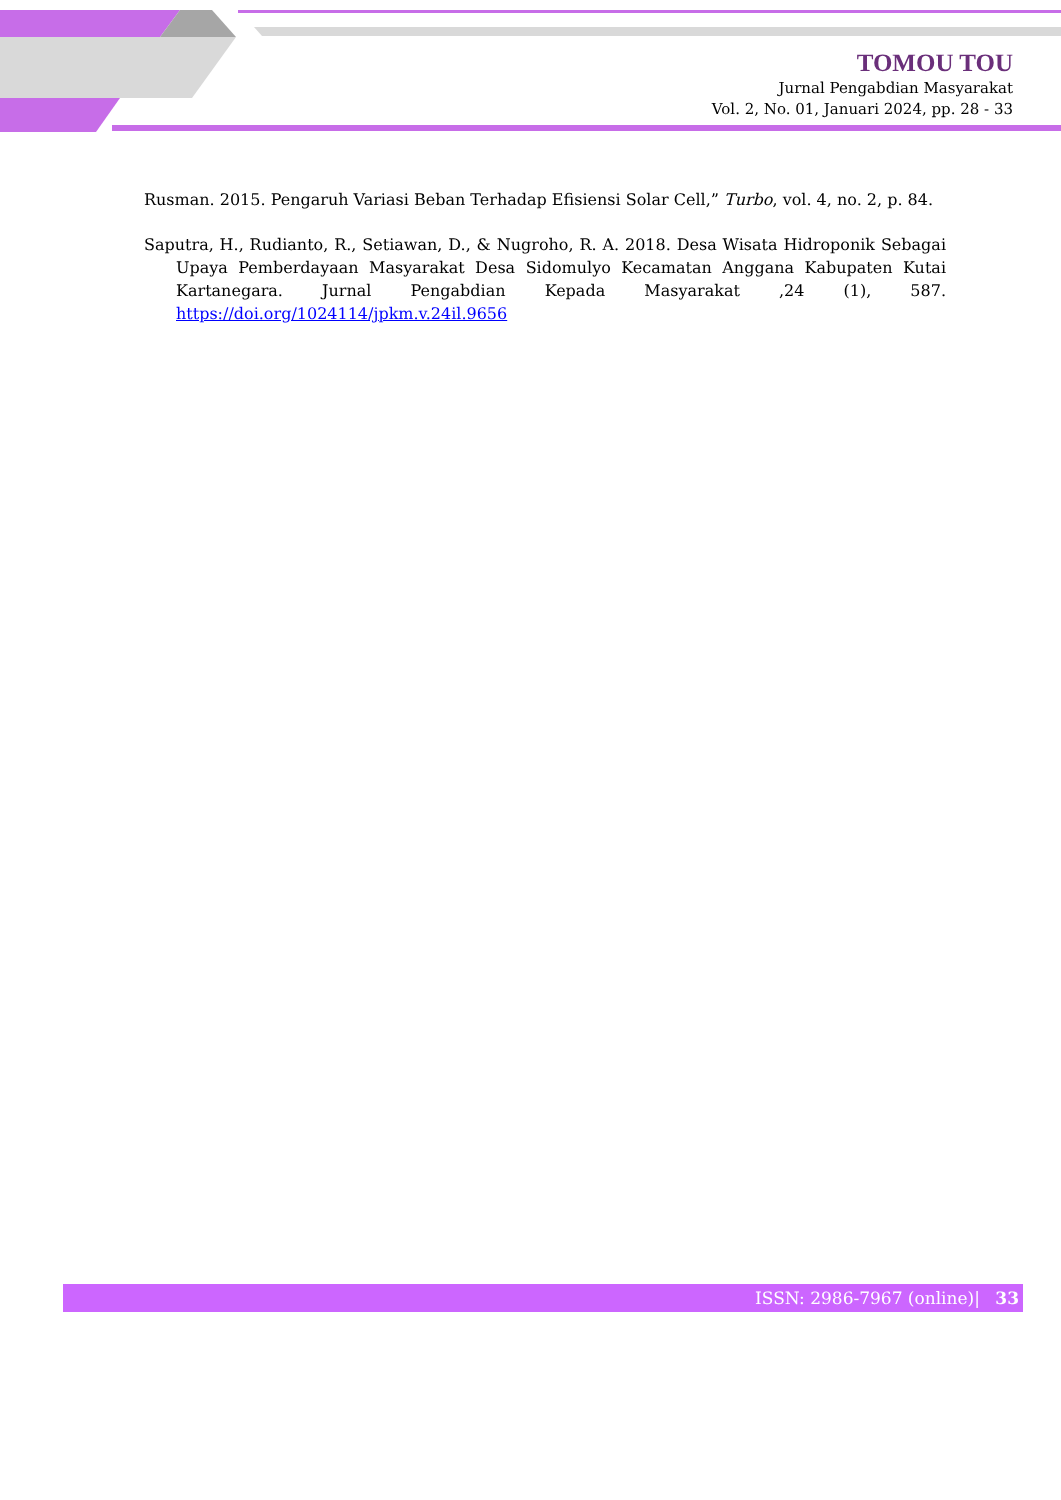TOMOU TOU
Jurnal Pengabdian Masyarakat
Vol. 2, No. 01, Januari 2024, pp. 28 - 33
Rusman. 2015. Pengaruh Variasi Beban Terhadap Efisiensi Solar Cell,” Turbo, vol. 4, no. 2, p. 84.
Saputra, H., Rudianto, R., Setiawan, D., & Nugroho, R. A. 2018. Desa Wisata Hidroponik Sebagai Upaya Pemberdayaan Masyarakat Desa Sidomulyo Kecamatan Anggana Kabupaten Kutai Kartanegara. Jurnal Pengabdian Kepada Masyarakat ,24 (1), 587. https://doi.org/1024114/jpkm.v.24il.9656
ISSN: 2986-7967 (online)| 33